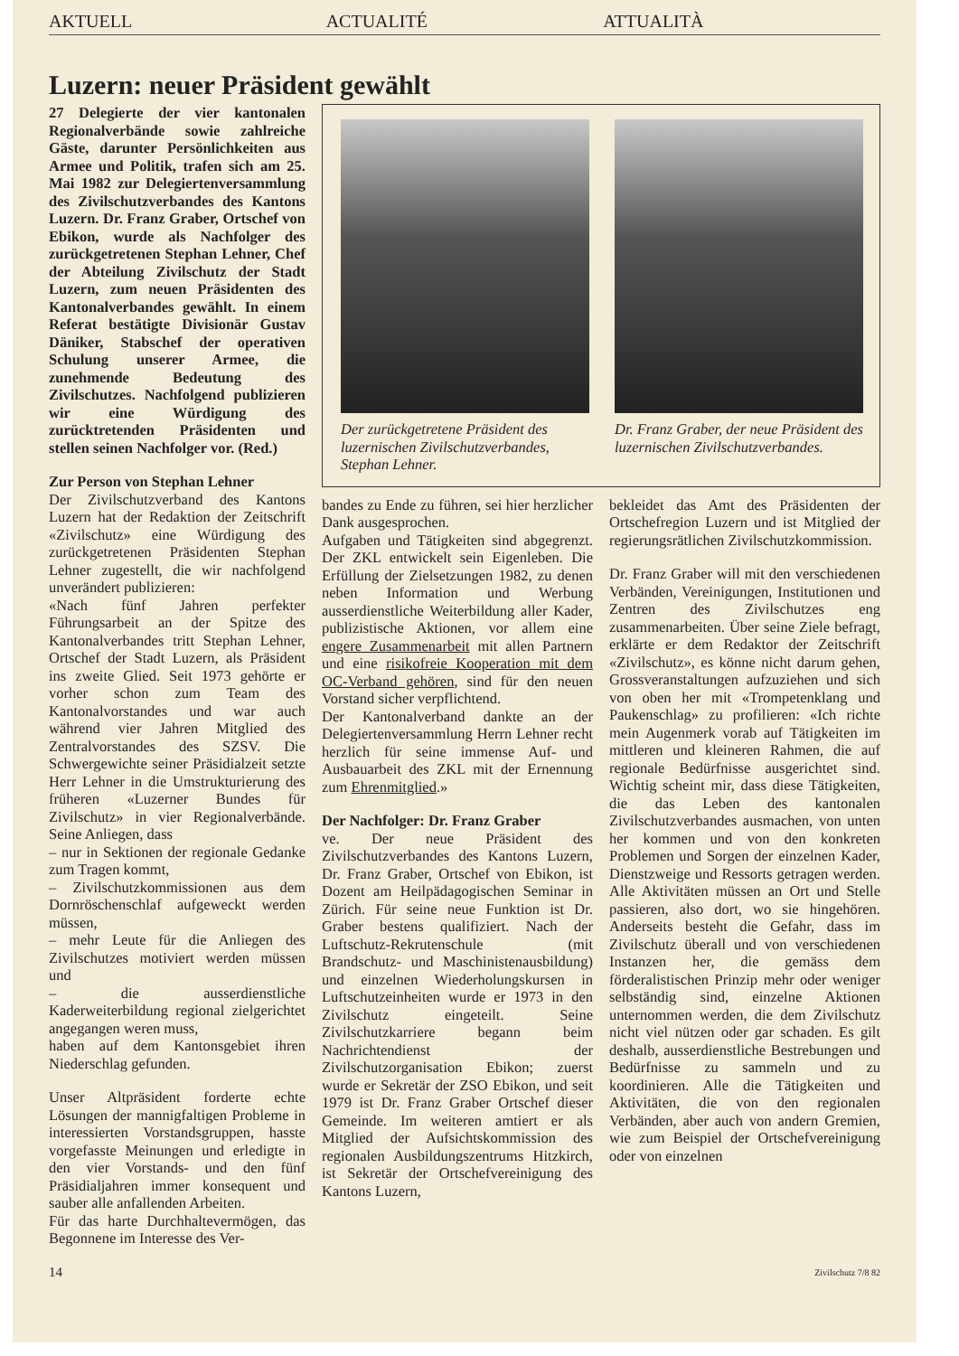AKTUELL ACTUALITÉ ATTUALITÀ
Luzern: neuer Präsident gewählt
27 Delegierte der vier kantonalen Regionalverbände sowie zahlreiche Gäste, darunter Persönlichkeiten aus Armee und Politik, trafen sich am 25. Mai 1982 zur Delegiertenversammlung des Zivilschutzverbandes des Kantons Luzern. Dr. Franz Graber, Ortschef von Ebikon, wurde als Nachfolger des zurückgetretenen Stephan Lehner, Chef der Abteilung Zivilschutz der Stadt Luzern, zum neuen Präsidenten des Kantonalverbandes gewählt. In einem Referat bestätigte Divisionär Gustav Däniker, Stabschef der operativen Schulung unserer Armee, die zunehmende Bedeutung des Zivilschutzes. Nachfolgend publizieren wir eine Würdigung des zurücktretenden Präsidenten und stellen seinen Nachfolger vor. (Red.)
Zur Person von Stephan Lehner
Der Zivilschutzverband des Kantons Luzern hat der Redaktion der Zeitschrift «Zivilschutz» eine Würdigung des zurückgetretenen Präsidenten Stephan Lehner zugestellt, die wir nachfolgend unverändert publizieren:
«Nach fünf Jahren perfekter Führungsarbeit an der Spitze des Kantonalverbandes tritt Stephan Lehner, Ortschef der Stadt Luzern, als Präsident ins zweite Glied. Seit 1973 gehörte er vorher schon zum Team des Kantonalvorstandes und war auch während vier Jahren Mitglied des Zentralvorstandes des SZSV. Die Schwergewichte seiner Präsidialzeit setzte Herr Lehner in die Umstrukturierung des früheren «Luzerner Bundes für Zivilschutz» in vier Regionalverbände. Seine Anliegen, dass
– nur in Sektionen der regionale Gedanke zum Tragen kommt,
– Zivilschutzkommissionen aus dem Dornröschenschlaf aufgeweckt werden müssen,
– mehr Leute für die Anliegen des Zivilschutzes motiviert werden müssen und
– die ausserdienstliche Kaderweiterbildung regional zielgerichtet angegangen weren muss,
haben auf dem Kantonsgebiet ihren Niederschlag gefunden.
Unser Altpräsident forderte echte Lösungen der mannigfaltigen Probleme in interessierten Vorstandsgruppen, hasste vorgefasste Meinungen und erledigte in den vier Vorstands- und den fünf Präsidialjahren immer konsequent und sauber alle anfallenden Arbeiten.
Für das harte Durchhaltevermögen, das Begonnene im Interesse des Ver-
Der zurückgetretene Präsident des luzernischen Zivilschutzverbandes, Stephan Lehner.
Dr. Franz Graber, der neue Präsident des luzernischen Zivilschutzverbandes.
bandes zu Ende zu führen, sei hier herzlicher Dank ausgesprochen.
Aufgaben und Tätigkeiten sind abgegrenzt. Der ZKL entwickelt sein Eigenleben. Die Erfüllung der Zielsetzungen 1982, zu denen neben Information und Werbung ausserdienstliche Weiterbildung aller Kader, publizistische Aktionen, vor allem eine engere Zusammenarbeit mit allen Partnern und eine risikofreie Kooperation mit dem OC-Verband gehören, sind für den neuen Vorstand sicher verpflichtend.
Der Kantonalverband dankte an der Delegiertenversammlung Herrn Lehner recht herzlich für seine immense Auf- und Ausbauarbeit des ZKL mit der Ernennung zum Ehrenmitglied.»
Der Nachfolger: Dr. Franz Graber
ve. Der neue Präsident des Zivilschutzverbandes des Kantons Luzern, Dr. Franz Graber, Ortschef von Ebikon, ist Dozent am Heilpädagogischen Seminar in Zürich. Für seine neue Funktion ist Dr. Graber bestens qualifiziert. Nach der Luftschutz-Rekrutenschule (mit Brandschutz- und Maschinistenausbildung) und einzelnen Wiederholungskursen in Luftschutzeinheiten wurde er 1973 in den Zivilschutz eingeteilt. Seine Zivilschutzkarriere begann beim Nachrichtendienst der Zivilschutzorganisation Ebikon; zuerst wurde er Sekretär der ZSO Ebikon, und seit 1979 ist Dr. Franz Graber Ortschef dieser Gemeinde. Im weiteren amtiert er als Mitglied der Aufsichtskommission des regionalen Ausbildungszentrums Hitzkirch, ist Sekretär der Ortschefvereinigung des Kantons Luzern,
bekleidet das Amt des Präsidenten der Ortschefregion Luzern und ist Mitglied der regierungsrätlichen Zivilschutzkommission.
Dr. Franz Graber will mit den verschiedenen Verbänden, Vereinigungen, Institutionen und Zentren des Zivilschutzes eng zusammenarbeiten. Über seine Ziele befragt, erklärte er dem Redaktor der Zeitschrift «Zivilschutz», es könne nicht darum gehen, Grossveranstaltungen aufzuziehen und sich von oben her mit «Trompetenklang und Paukenschlag» zu profilieren: «Ich richte mein Augenmerk vorab auf Tätigkeiten im mittleren und kleineren Rahmen, die auf regionale Bedürfnisse ausgerichtet sind. Wichtig scheint mir, dass diese Tätigkeiten, die das Leben des kantonalen Zivilschutzverbandes ausmachen, von unten her kommen und von den konkreten Problemen und Sorgen der einzelnen Kader, Dienstzweige und Ressorts getragen werden. Alle Aktivitäten müssen an Ort und Stelle passieren, also dort, wo sie hingehören. Anderseits besteht die Gefahr, dass im Zivilschutz überall und von verschiedenen Instanzen her, die gemäss dem förderalistischen Prinzip mehr oder weniger selbständig sind, einzelne Aktionen unternommen werden, die dem Zivilschutz nicht viel nützen oder gar schaden. Es gilt deshalb, ausserdienstliche Bestrebungen und Bedürfnisse zu sammeln und zu koordinieren. Alle die Tätigkeiten und Aktivitäten, die von den regionalen Verbänden, aber auch von andern Gremien, wie zum Beispiel der Ortschefvereinigung oder von einzelnen
14 Zivilschutz 7/8 82